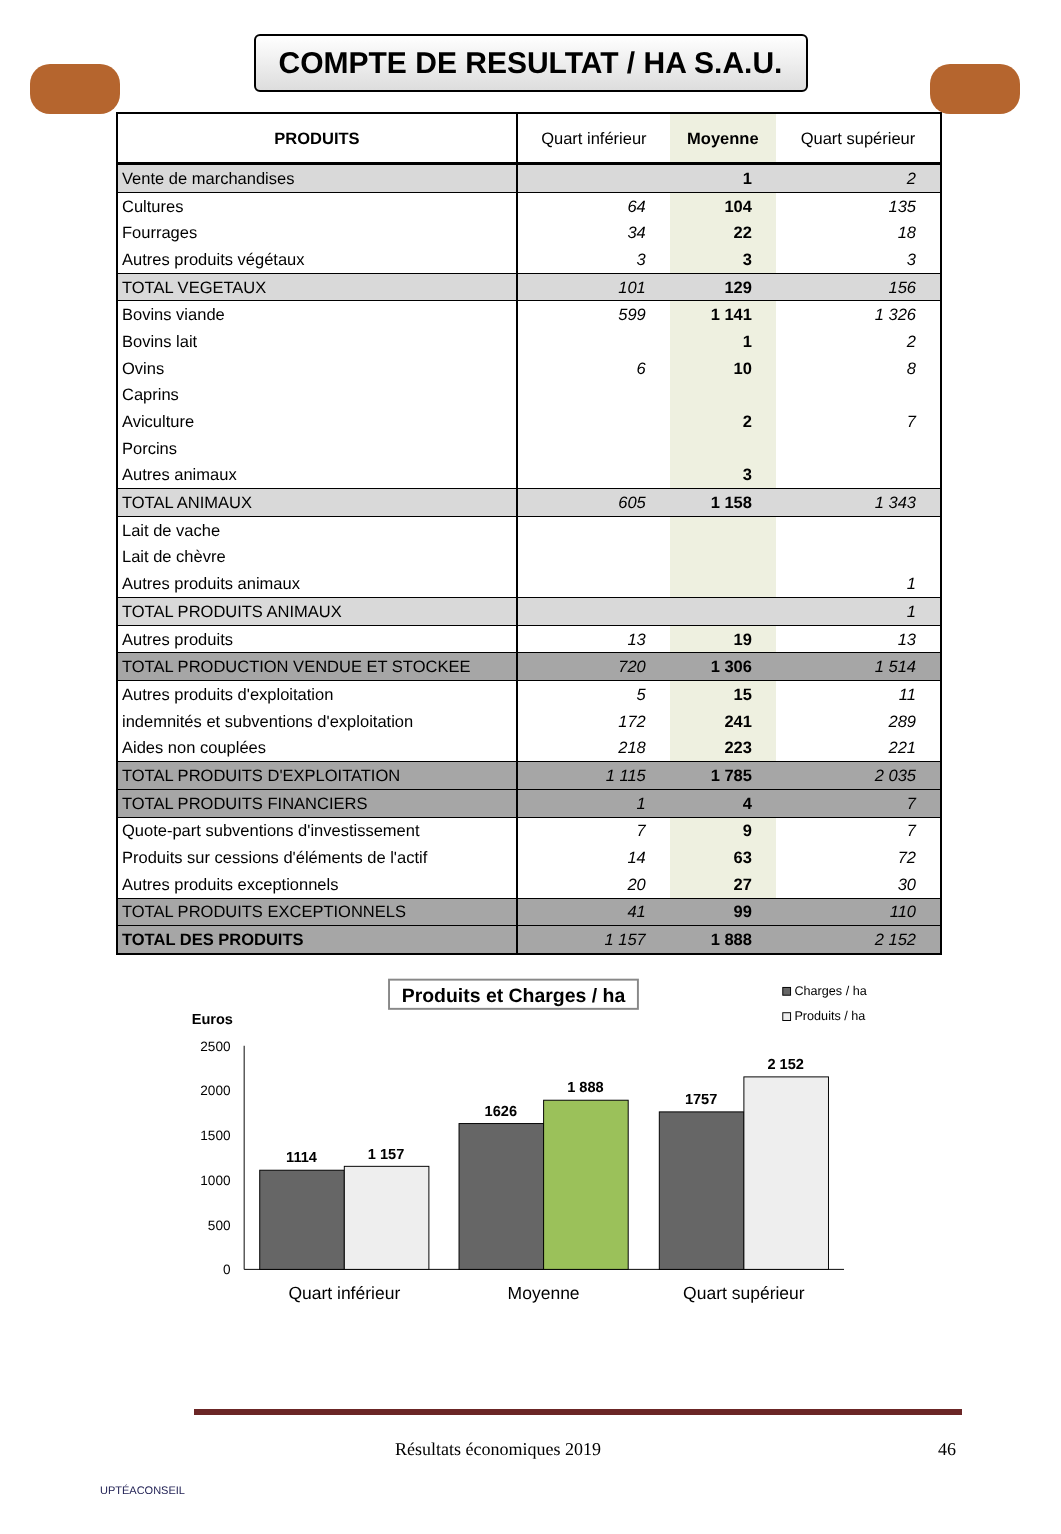COMPTE DE RESULTAT / HA S.A.U.
| PRODUITS | Quart inférieur | Moyenne | Quart supérieur |
| --- | --- | --- | --- |
| Vente de marchandises | | 1 | 2 |
| Cultures | 64 | 104 | 135 |
| Fourrages | 34 | 22 | 18 |
| Autres produits végétaux | 3 | 3 | 3 |
| TOTAL VEGETAUX | 101 | 129 | 156 |
| Bovins viande | 599 | 1 141 | 1 326 |
| Bovins lait | | 1 | 2 |
| Ovins | 6 | 10 | 8 |
| Caprins | | | |
| Aviculture | | 2 | 7 |
| Porcins | | | |
| Autres animaux | | 3 | |
| TOTAL ANIMAUX | 605 | 1 158 | 1 343 |
| Lait de vache | | | |
| Lait de chèvre | | | |
| Autres produits animaux | | | 1 |
| TOTAL PRODUITS ANIMAUX | | | 1 |
| Autres produits | 13 | 19 | 13 |
| TOTAL PRODUCTION VENDUE ET STOCKEE | 720 | 1 306 | 1 514 |
| Autres produits d'exploitation | 5 | 15 | 11 |
| indemnités et subventions d'exploitation | 172 | 241 | 289 |
| Aides non couplées | 218 | 223 | 221 |
| TOTAL PRODUITS D'EXPLOITATION | 1 115 | 1 785 | 2 035 |
| TOTAL PRODUITS FINANCIERS | 1 | 4 | 7 |
| Quote-part subventions d'investissement | 7 | 9 | 7 |
| Produits sur cessions d'éléments de l'actif | 14 | 63 | 72 |
| Autres produits exceptionnels | 20 | 27 | 30 |
| TOTAL PRODUITS EXCEPTIONNELS | 41 | 99 | 110 |
| TOTAL DES PRODUITS | 1 157 | 1 888 | 2 152 |
Produits et Charges / ha
Charges / ha
Produits / ha
Euros
2500
2000
1500
1000
500
0
1114
1 157
1626
1 888
1757
2 152
Quart inférieur
Moyenne
Quart supérieur
UPTÉACONSEIL
Résultats économiques 2019 46